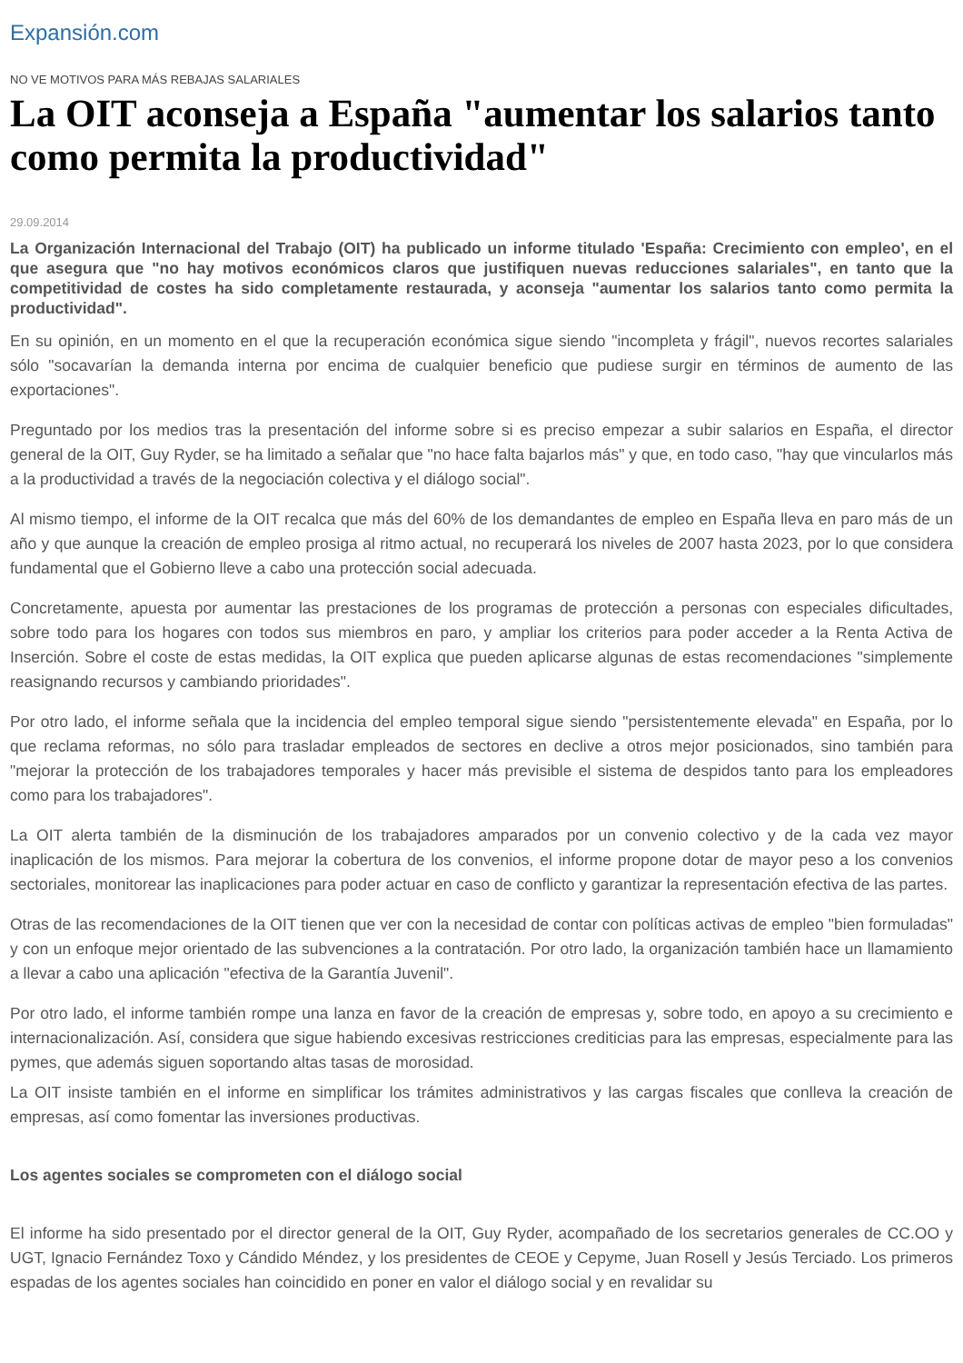Expansión.com
NO VE MOTIVOS PARA MÁS REBAJAS SALARIALES
La OIT aconseja a España "aumentar los salarios tanto como permita la productividad"
29.09.2014
La Organización Internacional del Trabajo (OIT) ha publicado un informe titulado 'España: Crecimiento con empleo', en el que asegura que "no hay motivos económicos claros que justifiquen nuevas reducciones salariales", en tanto que la competitividad de costes ha sido completamente restaurada, y aconseja "aumentar los salarios tanto como permita la productividad".
En su opinión, en un momento en el que la recuperación económica sigue siendo "incompleta y frágil", nuevos recortes salariales sólo "socavarían la demanda interna por encima de cualquier beneficio que pudiese surgir en términos de aumento de las exportaciones".
Preguntado por los medios tras la presentación del informe sobre si es preciso empezar a subir salarios en España, el director general de la OIT, Guy Ryder, se ha limitado a señalar que "no hace falta bajarlos más" y que, en todo caso, "hay que vincularlos más a la productividad a través de la negociación colectiva y el diálogo social".
Al mismo tiempo, el informe de la OIT recalca que más del 60% de los demandantes de empleo en España lleva en paro más de un año y que aunque la creación de empleo prosiga al ritmo actual, no recuperará los niveles de 2007 hasta 2023, por lo que considera fundamental que el Gobierno lleve a cabo una protección social adecuada.
Concretamente, apuesta por aumentar las prestaciones de los programas de protección a personas con especiales dificultades, sobre todo para los hogares con todos sus miembros en paro, y ampliar los criterios para poder acceder a la Renta Activa de Inserción. Sobre el coste de estas medidas, la OIT explica que pueden aplicarse algunas de estas recomendaciones "simplemente reasignando recursos y cambiando prioridades".
Por otro lado, el informe señala que la incidencia del empleo temporal sigue siendo "persistentemente elevada" en España, por lo que reclama reformas, no sólo para trasladar empleados de sectores en declive a otros mejor posicionados, sino también para "mejorar la protección de los trabajadores temporales y hacer más previsible el sistema de despidos tanto para los empleadores como para los trabajadores".
La OIT alerta también de la disminución de los trabajadores amparados por un convenio colectivo y de la cada vez mayor inaplicación de los mismos. Para mejorar la cobertura de los convenios, el informe propone dotar de mayor peso a los convenios sectoriales, monitorear las inaplicaciones para poder actuar en caso de conflicto y garantizar la representación efectiva de las partes.
Otras de las recomendaciones de la OIT tienen que ver con la necesidad de contar con políticas activas de empleo "bien formuladas" y con un enfoque mejor orientado de las subvenciones a la contratación. Por otro lado, la organización también hace un llamamiento a llevar a cabo una aplicación "efectiva de la Garantía Juvenil".
Por otro lado, el informe también rompe una lanza en favor de la creación de empresas y, sobre todo, en apoyo a su crecimiento e internacionalización. Así, considera que sigue habiendo excesivas restricciones crediticias para las empresas, especialmente para las pymes, que además siguen soportando altas tasas de morosidad.
La OIT insiste también en el informe en simplificar los trámites administrativos y las cargas fiscales que conlleva la creación de empresas, así como fomentar las inversiones productivas.
Los agentes sociales se comprometen con el diálogo social
El informe ha sido presentado por el director general de la OIT, Guy Ryder, acompañado de los secretarios generales de CC.OO y UGT, Ignacio Fernández Toxo y Cándido Méndez, y los presidentes de CEOE y Cepyme, Juan Rosell y Jesús Terciado. Los primeros espadas de los agentes sociales han coincidido en poner en valor el diálogo social y en revalidar su